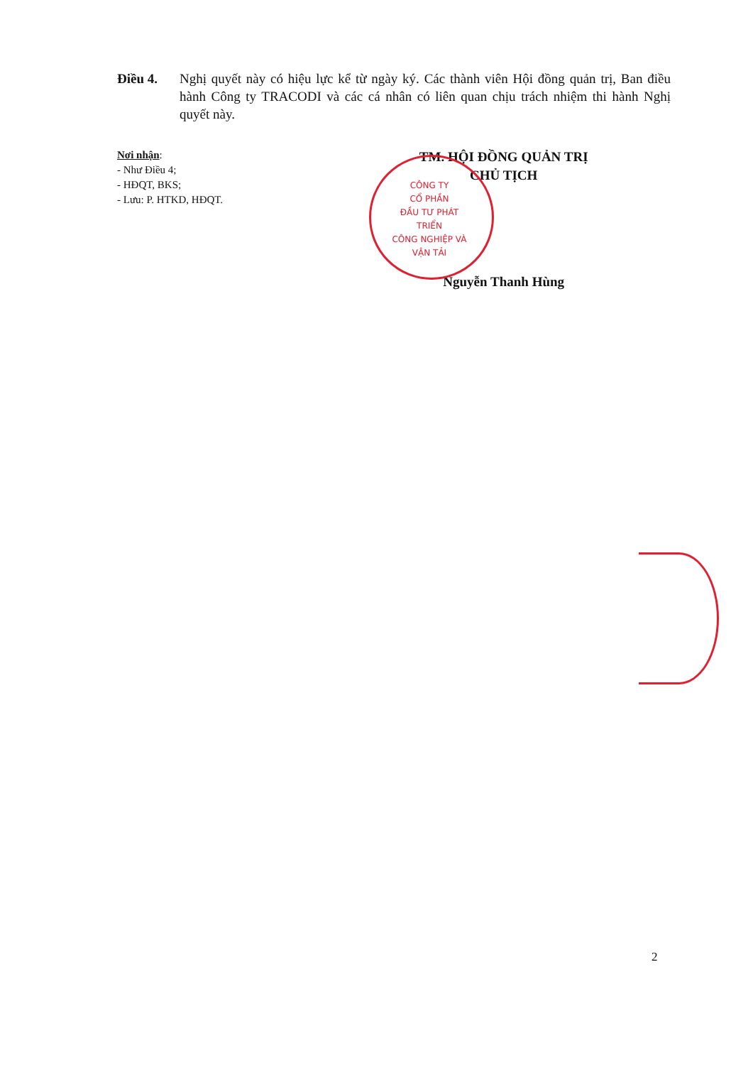Điều 4. Nghị quyết này có hiệu lực kể từ ngày ký. Các thành viên Hội đồng quản trị, Ban điều hành Công ty TRACODI và các cá nhân có liên quan chịu trách nhiệm thi hành Nghị quyết này.
Nơi nhận:
- Như Điều 4;
- HĐQT, BKS;
- Lưu: P. HTKD, HĐQT.
TM. HỘI ĐỒNG QUẢN TRỊ
CHỦ TỊCH
Nguyễn Thanh Hùng
CÔNG TY
CỔ PHẦN
ĐẦU TƯ PHÁT TRIỂN
CÔNG NGHIỆP VÀ
VẬN TẢI
2